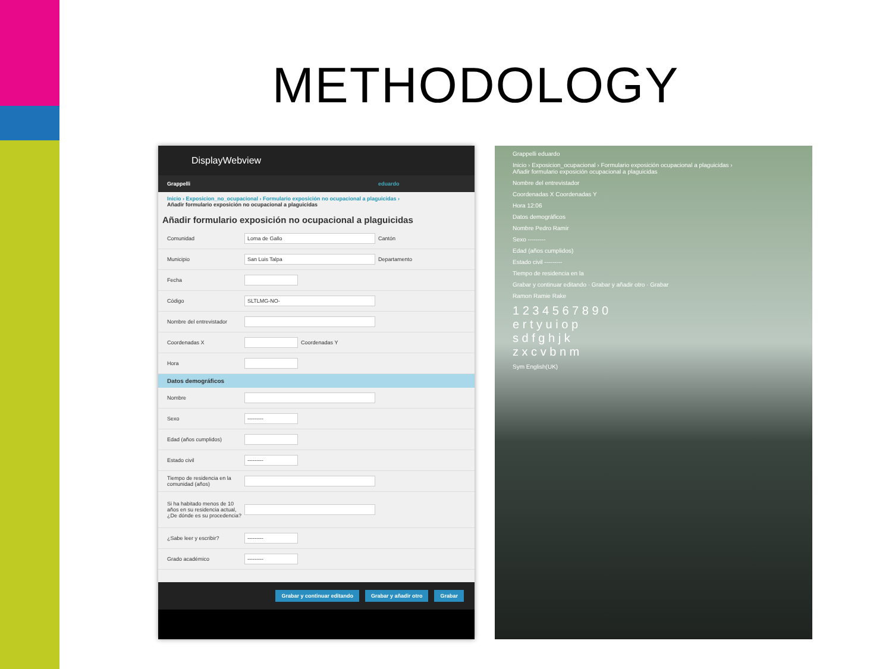METHODOLOGY
DisplayWebview
Grappelli eduardo
Inicio › Exposicion_no_ocupacional › Formulario exposición no ocupacional a plaguicidas ›
Añadir formulario exposición no ocupacional a plaguicidas
Añadir formulario exposición no ocupacional a plaguicidas
Comunidad Loma de Gallo Cantón
Municipio San Luis Talpa Departamento
Fecha
Código SLTLMG-NO-
Nombre del entrevistador
Coordenadas X Coordenadas Y
Hora
Datos demográficos
Nombre
Sexo ---------
Edad (años cumplidos)
Estado civil ---------
Tiempo de residencia en la comunidad (años)
Si ha habitado menos de 10 años en su residencia actual, ¿De dónde es su procedencia?
¿Sabe leer y escribir? ---------
Grado académico ---------
Grabar y continuar editando Grabar y añadir otro Grabar
Grappelli eduardo
Inicio › Exposicion_ocupacional › Formulario exposición ocupacional a plaguicidas ›
Añadir formulario exposición ocupacional a plaguicidas
Nombre del entrevistador
Coordenadas X Coordenadas Y
Hora 12:06
Datos demográficos
Nombre Pedro Ramir
Sexo ---------
Edad (años cumplidos)
Estado civil ---------
Tiempo de residencia en la
Grabar y continuar editando · Grabar y añadir otro · Grabar
Ramon Ramie Rake
1 2 3 4 5 6 7 8 9 0
e r t y u i o p
s d f g h j k
z x c v b n m
Sym English(UK)